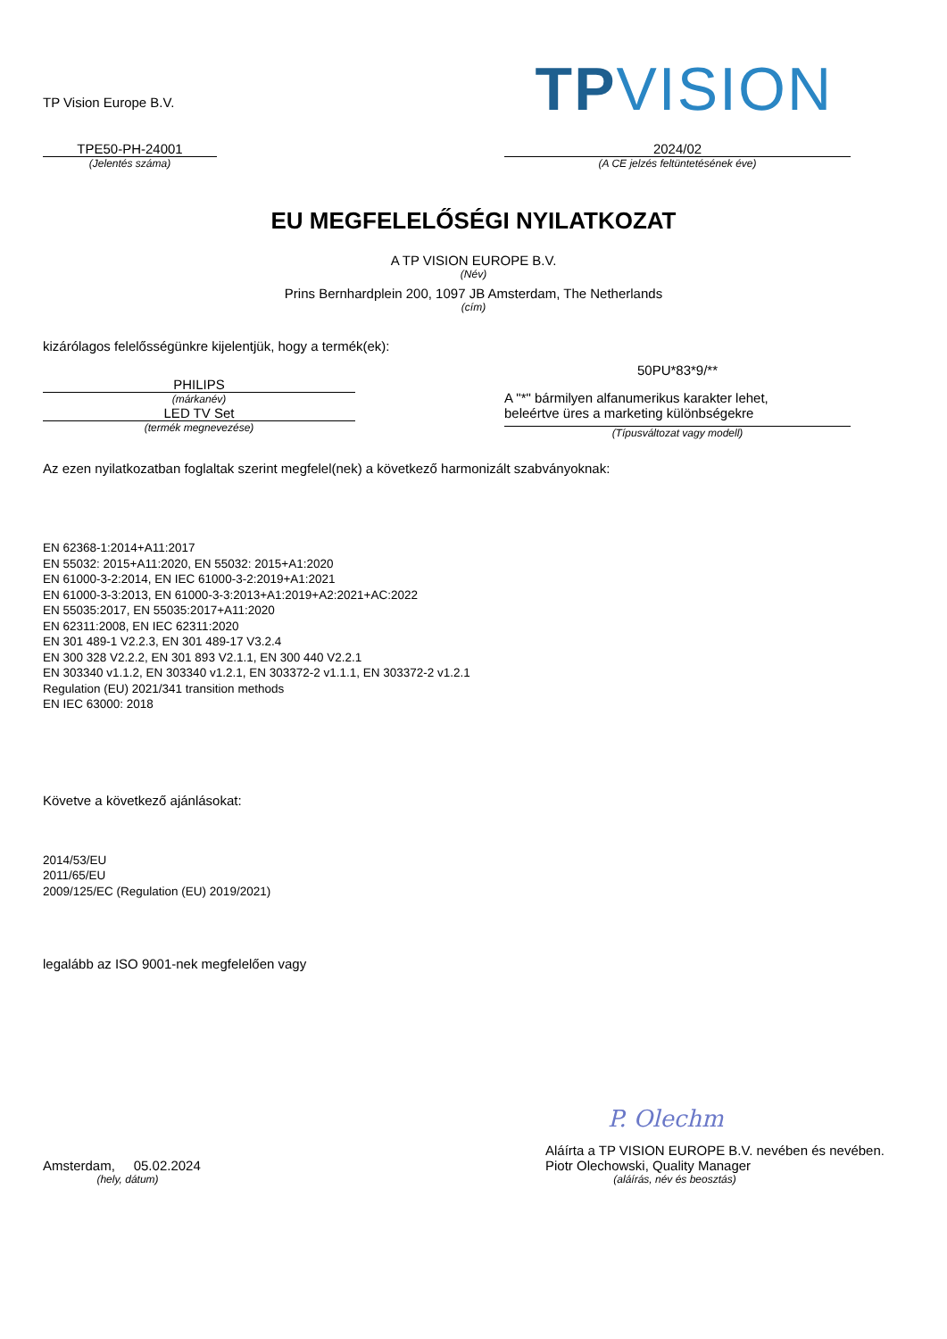TP Vision Europe B.V.
TPVISION
TPE50-PH-24001
(Jelentés száma)
2024/02
(A CE jelzés feltüntetésének éve)
EU MEGFELELŐSÉGI NYILATKOZAT
A TP VISION EUROPE B.V.
(Név)
Prins Bernhardplein 200, 1097 JB Amsterdam, The Netherlands
(cím)
kizárólagos felelősségünkre kijelentjük, hogy a termék(ek):
PHILIPS
(márkanév)
LED TV Set
(termék megnevezése)
50PU*83*9/**
A "*" bármilyen alfanumerikus karakter lehet,
beleértve üres a marketing különbségekre
(Típusváltozat vagy modell)
Az ezen nyilatkozatban foglaltak szerint megfelel(nek) a következő harmonizált szabványoknak:
EN 62368-1:2014+A11:2017
EN 55032: 2015+A11:2020, EN 55032: 2015+A1:2020
EN 61000-3-2:2014, EN IEC 61000-3-2:2019+A1:2021
EN 61000-3-3:2013, EN 61000-3-3:2013+A1:2019+A2:2021+AC:2022
EN 55035:2017, EN 55035:2017+A11:2020
EN 62311:2008, EN IEC 62311:2020
EN 301 489-1 V2.2.3, EN 301 489-17 V3.2.4
EN 300 328 V2.2.2, EN 301 893 V2.1.1, EN 300 440 V2.2.1
EN 303340 v1.1.2, EN 303340 v1.2.1, EN 303372-2 v1.1.1, EN 303372-2 v1.2.1
Regulation (EU) 2021/341 transition methods
EN IEC 63000: 2018
Követve a következő ajánlásokat:
2014/53/EU
2011/65/EU
2009/125/EC (Regulation (EU) 2019/2021)
legalább az ISO 9001-nek megfelelően vagy
Amsterdam, 05.02.2024
(hely, dátum)
P. Olechm
Aláírta a TP VISION EUROPE B.V. nevében és nevében.
Piotr Olechowski, Quality Manager
(aláírás, név és beosztás)